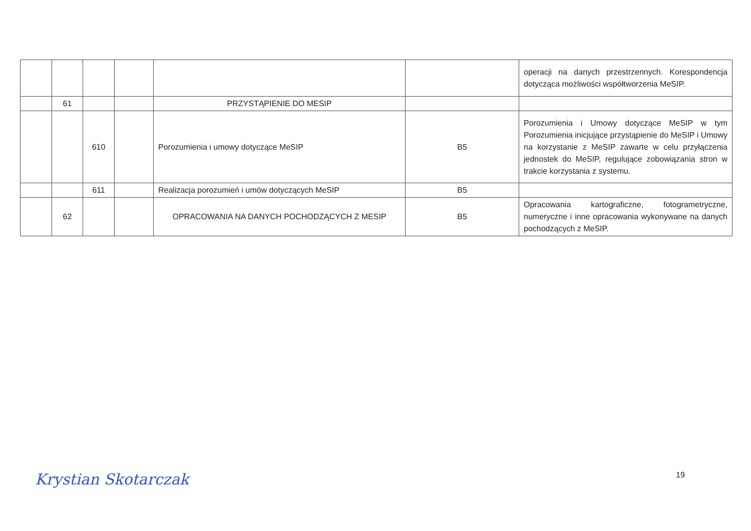| | | | | | | operacji na danych przestrzennych. Korespondencja dotycząca możliwości współtworzenia MeSIP. |
| | 61 | | | PRZYSTĄPIENIE DO MESIP | | |
| | | 610 | | Porozumienia i umowy dotyczące MeSIP | B5 | Porozumienia i Umowy dotyczące MeSIP w tym Porozumienia inicjujące przystąpienie do MeSIP i Umowy na korzystanie z MeSIP zawarte w celu przyłączenia jednostek do MeSIP, regulujące zobowiązania stron w trakcie korzystania z systemu. |
| | | 611 | | Realizacja porozumień i umów dotyczących MeSIP | B5 | |
| | 62 | | | OPRACOWANIA NA DANYCH POCHODZĄCYCH Z MESIP | B5 | Opracowania kartograficzne, fotogrametryczne, numeryczne i inne opracowania wykonywane na danych pochodzących z MeSIP. |
Krystian Skotarczak 19